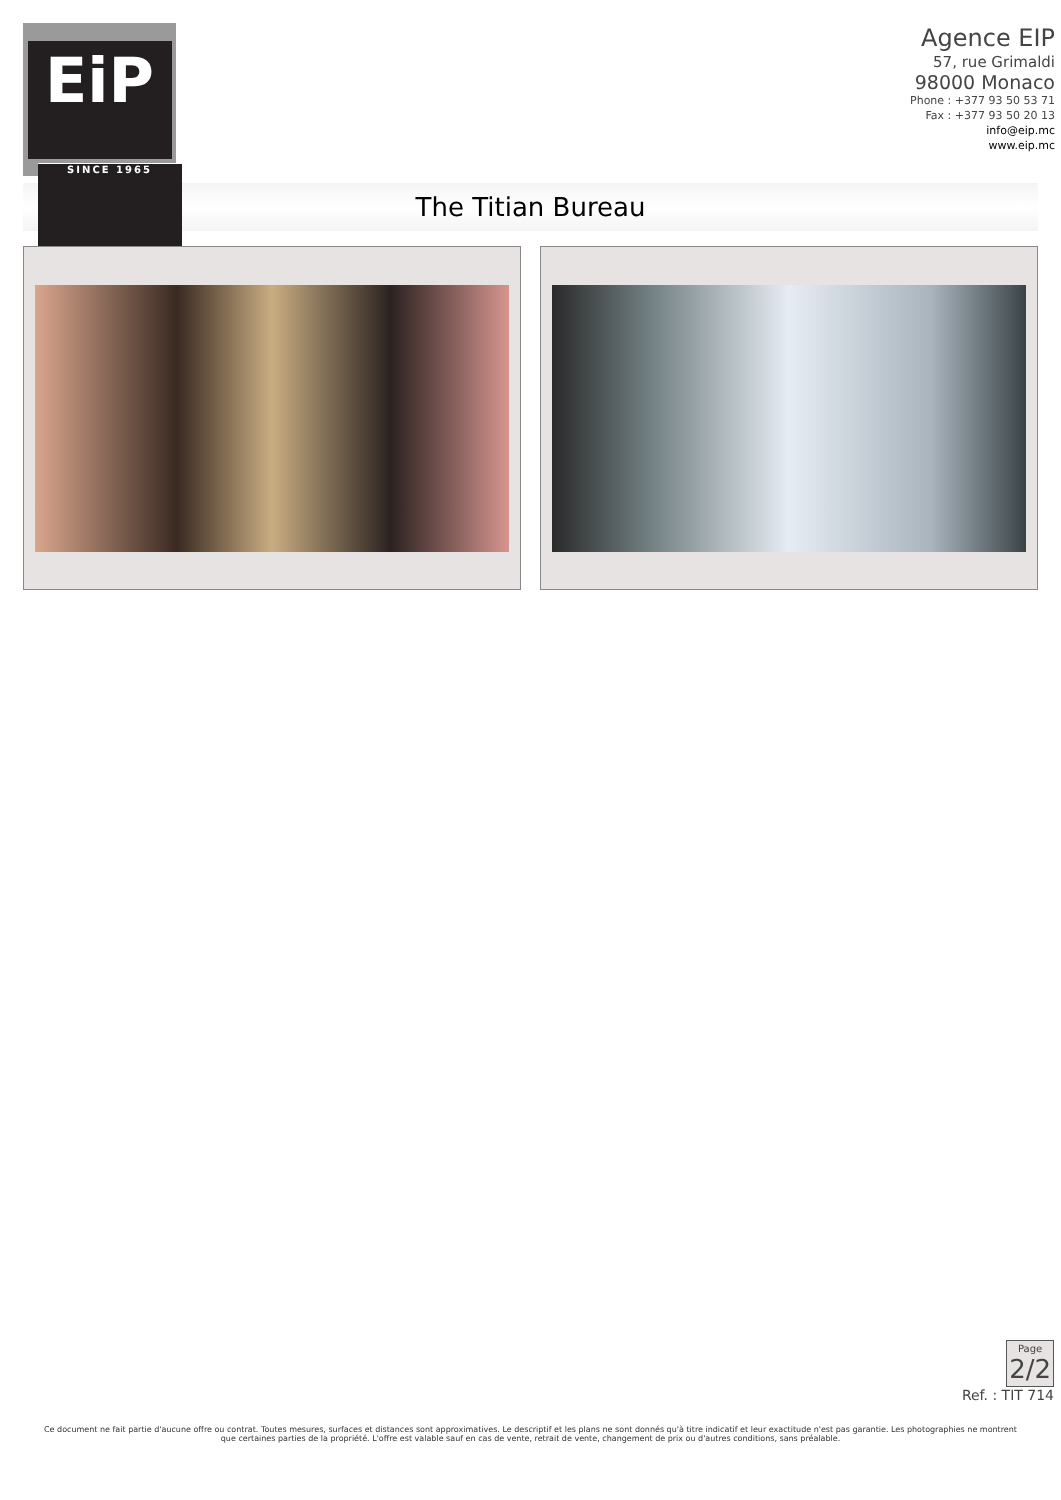EiP
SINCE 1965
Agence EIP
57, rue Grimaldi
98000 Monaco
Phone : +377 93 50 53 71
Fax : +377 93 50 20 13
info@eip.mc
www.eip.mc
The Titian Bureau
Page 2/2
Ref. : TIT 714
Ce document ne fait partie d'aucune offre ou contrat. Toutes mesures, surfaces et distances sont approximatives. Le descriptif et les plans ne sont donnés qu'à titre indicatif et leur exactitude n'est pas garantie. Les photographies ne montrent que certaines parties de la propriété. L'offre est valable sauf en cas de vente, retrait de vente, changement de prix ou d'autres conditions, sans préalable.